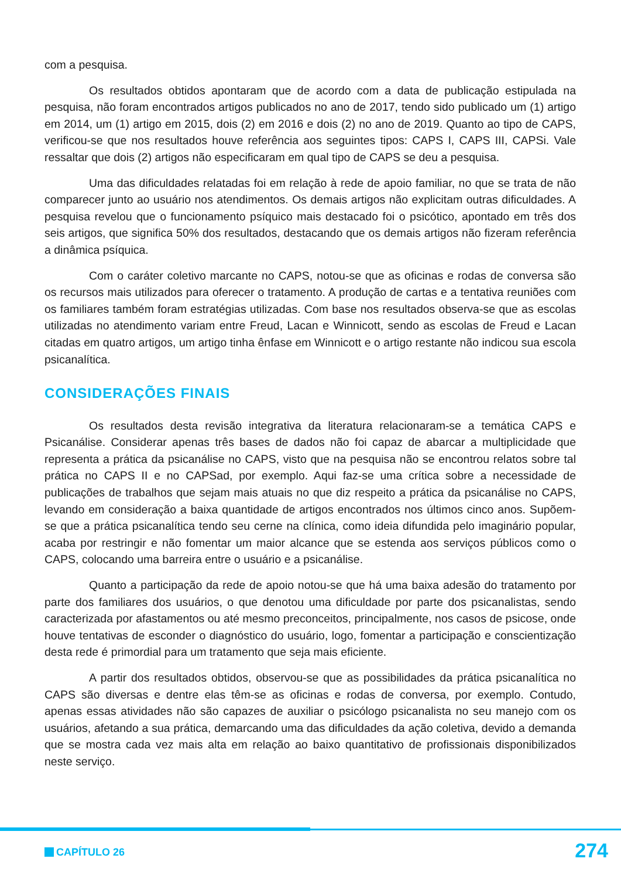com a pesquisa.
Os resultados obtidos apontaram que de acordo com a data de publicação estipulada na pesquisa, não foram encontrados artigos publicados no ano de 2017, tendo sido publicado um (1) artigo em 2014, um (1) artigo em 2015, dois (2) em 2016 e dois (2) no ano de 2019. Quanto ao tipo de CAPS, verificou-se que nos resultados houve referência aos seguintes tipos: CAPS I, CAPS III, CAPSi. Vale ressaltar que dois (2) artigos não especificaram em qual tipo de CAPS se deu a pesquisa.
Uma das dificuldades relatadas foi em relação à rede de apoio familiar, no que se trata de não comparecer junto ao usuário nos atendimentos. Os demais artigos não explicitam outras dificuldades. A pesquisa revelou que o funcionamento psíquico mais destacado foi o psicótico, apontado em três dos seis artigos, que significa 50% dos resultados, destacando que os demais artigos não fizeram referência a dinâmica psíquica.
Com o caráter coletivo marcante no CAPS, notou-se que as oficinas e rodas de conversa são os recursos mais utilizados para oferecer o tratamento. A produção de cartas e a tentativa reuniões com os familiares também foram estratégias utilizadas. Com base nos resultados observa-se que as escolas utilizadas no atendimento variam entre Freud, Lacan e Winnicott, sendo as escolas de Freud e Lacan citadas em quatro artigos, um artigo tinha ênfase em Winnicott e o artigo restante não indicou sua escola psicanalítica.
CONSIDERAÇÕES FINAIS
Os resultados desta revisão integrativa da literatura relacionaram-se a temática CAPS e Psicanálise. Considerar apenas três bases de dados não foi capaz de abarcar a multiplicidade que representa a prática da psicanálise no CAPS, visto que na pesquisa não se encontrou relatos sobre tal prática no CAPS II e no CAPSad, por exemplo. Aqui faz-se uma crítica sobre a necessidade de publicações de trabalhos que sejam mais atuais no que diz respeito a prática da psicanálise no CAPS, levando em consideração a baixa quantidade de artigos encontrados nos últimos cinco anos. Supõem-se que a prática psicanalítica tendo seu cerne na clínica, como ideia difundida pelo imaginário popular, acaba por restringir e não fomentar um maior alcance que se estenda aos serviços públicos como o CAPS, colocando uma barreira entre o usuário e a psicanálise.
Quanto a participação da rede de apoio notou-se que há uma baixa adesão do tratamento por parte dos familiares dos usuários, o que denotou uma dificuldade por parte dos psicanalistas, sendo caracterizada por afastamentos ou até mesmo preconceitos, principalmente, nos casos de psicose, onde houve tentativas de esconder o diagnóstico do usuário, logo, fomentar a participação e conscientização desta rede é primordial para um tratamento que seja mais eficiente.
A partir dos resultados obtidos, observou-se que as possibilidades da prática psicanalítica no CAPS são diversas e dentre elas têm-se as oficinas e rodas de conversa, por exemplo. Contudo, apenas essas atividades não são capazes de auxiliar o psicólogo psicanalista no seu manejo com os usuários, afetando a sua prática, demarcando uma das dificuldades da ação coletiva, devido a demanda que se mostra cada vez mais alta em relação ao baixo quantitativo de profissionais disponibilizados neste serviço.
CAPÍTULO 26 274